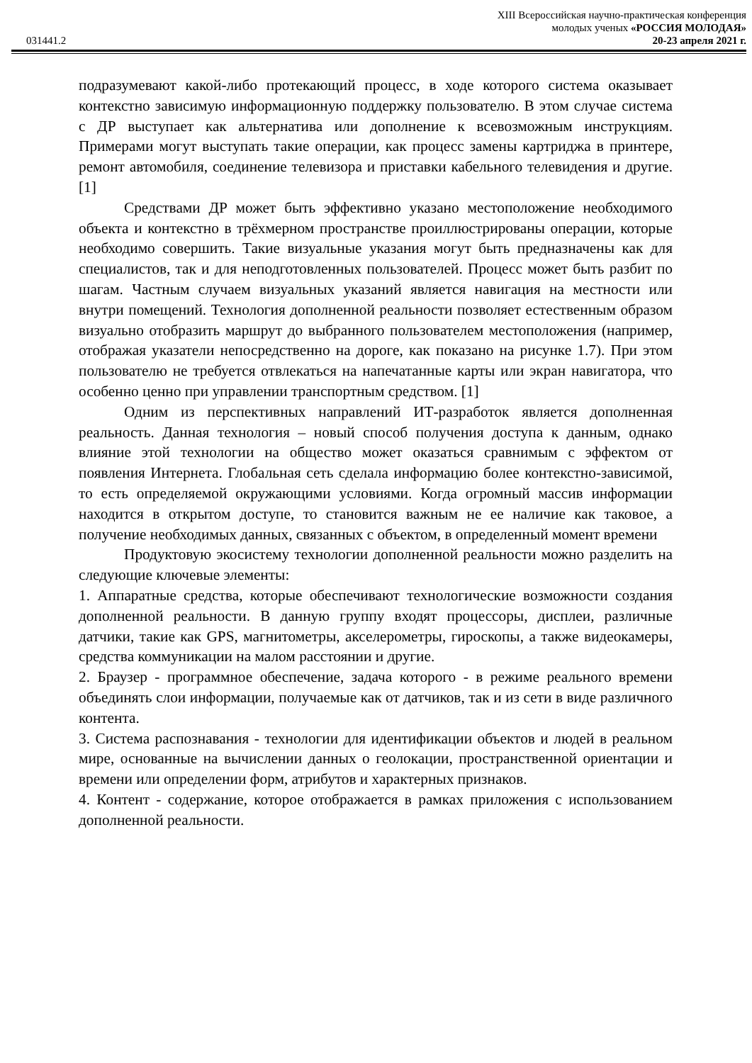XIII Всероссийская научно-практическая конференция
молодых ученых «РОССИЯ МОЛОДАЯ»
031441.2 20-23 апреля 2021 г.
подразумевают какой-либо протекающий процесс, в ходе которого система оказывает контекстно зависимую информационную поддержку пользователю. В этом случае система с ДР выступает как альтернатива или дополнение к всевозможным инструкциям. Примерами могут выступать такие операции, как процесс замены картриджа в принтере, ремонт автомобиля, соединение телевизора и приставки кабельного телевидения и другие. [1]
Средствами ДР может быть эффективно указано местоположение необходимого объекта и контекстно в трёхмерном пространстве проиллюстрированы операции, которые необходимо совершить. Такие визуальные указания могут быть предназначены как для специалистов, так и для неподготовленных пользователей. Процесс может быть разбит по шагам. Частным случаем визуальных указаний является навигация на местности или внутри помещений. Технология дополненной реальности позволяет естественным образом визуально отобразить маршрут до выбранного пользователем местоположения (например, отображая указатели непосредственно на дороге, как показано на рисунке 1.7). При этом пользователю не требуется отвлекаться на напечатанные карты или экран навигатора, что особенно ценно при управлении транспортным средством. [1]
Одним из перспективных направлений ИТ-разработок является дополненная реальность. Данная технология – новый способ получения доступа к данным, однако влияние этой технологии на общество может оказаться сравнимым с эффектом от появления Интернета. Глобальная сеть сделала информацию более контекстно-зависимой, то есть определяемой окружающими условиями. Когда огромный массив информации находится в открытом доступе, то становится важным не ее наличие как таковое, а получение необходимых данных, связанных с объектом, в определенный момент времени
Продуктовую экосистему технологии дополненной реальности можно разделить на следующие ключевые элементы:
1. Аппаратные средства, которые обеспечивают технологические возможности создания дополненной реальности. В данную группу входят процессоры, дисплеи, различные датчики, такие как GPS, магнитометры, акселерометры, гироскопы, а также видеокамеры, средства коммуникации на малом расстоянии и другие.
2. Браузер - программное обеспечение, задача которого - в режиме реального времени объединять слои информации, получаемые как от датчиков, так и из сети в виде различного контента.
3. Система распознавания - технологии для идентификации объектов и людей в реальном мире, основанные на вычислении данных о геолокации, пространственной ориентации и времени или определении форм, атрибутов и характерных признаков.
4. Контент - содержание, которое отображается в рамках приложения с использованием дополненной реальности.